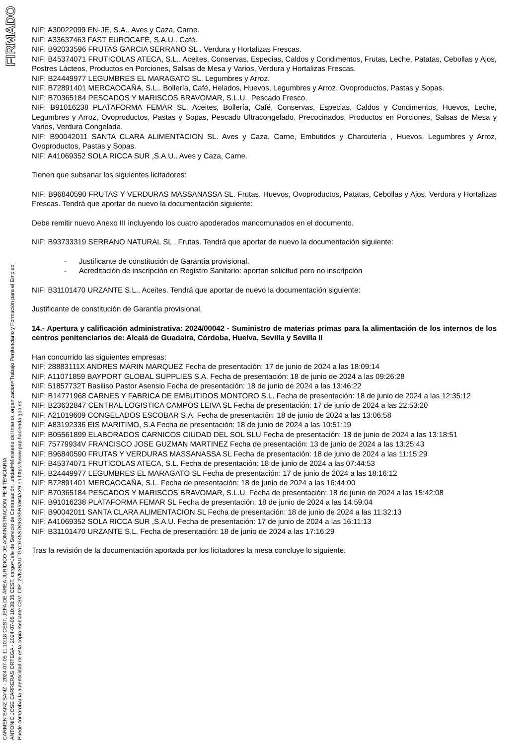FIRMADO
CARMEN SANZ SANZ - 2024-07-05 11:10:18 CEST, JEFA DE ÁREA JURÍDICO DE ADMINISTRACIÓN PENITENCIARIA
ANTONIO JOSE CARRERAS ORTEGA - 2024-07-05 10:38:35 CEST, cargo=Jefe de Servicio de Contratación, unidad=Ministerio del Interior, organizacion=Trabajo Penitenciario y Formación para el Empleo
Puede comprobar la autenticidad de esta copia mediante CSV: OIP_2VN3BAUTGYD745S7K9GS5R5WNAX9 en https://www.pap.hacienda.gob.es
NIF: A30022099 EN-JE, S.A.. Aves y Caza, Carne.
NIF: A33637463 FAST EUROCAFÉ, S.A.U.. Café.
NIF: B92033596 FRUTAS GARCIA SERRANO SL . Verdura y Hortalizas Frescas.
NIF: B45374071 FRUTICOLAS ATECA, S.L.. Aceites, Conservas, Especias, Caldos y Condimentos, Frutas, Leche, Patatas, Cebollas y Ajos, Postres Lácteos, Productos en Porciones, Salsas de Mesa y Varios, Verdura y Hortalizas Frescas.
NIF: B24449977 LEGUMBRES EL MARAGATO SL. Legumbres y Arroz.
NIF: B72891401 MERCAOCAÑA, S.L.. Bollería, Café, Helados, Huevos, Legumbres y Arroz, Ovoproductos, Pastas y Sopas.
NIF: B70365184 PESCADOS Y MARISCOS BRAVOMAR, S.L.U.. Pescado Fresco.
NIF: B91016238 PLATAFORMA FEMAR SL. Aceites, Bollería, Café, Conservas, Especias, Caldos y Condimentos, Huevos, Leche, Legumbres y Arroz, Ovoproductos, Pastas y Sopas, Pescado Ultracongelado, Precocinados, Productos en Porciones, Salsas de Mesa y Varios, Verdura Congelada.
NIF: B90042011 SANTA CLARA ALIMENTACION SL. Aves y Caza, Carne, Embutidos y Charcutería , Huevos, Legumbres y Arroz, Ovoproductos, Pastas y Sopas.
NIF: A41069352 SOLA RICCA SUR ,S.A.U.. Aves y Caza, Carne.
Tienen que subsanar los siguientes licitadores:
NIF: B96840590 FRUTAS Y VERDURAS MASSANASSA SL. Frutas, Huevos, Ovoproductos, Patatas, Cebollas y Ajos, Verdura y Hortalizas Frescas. Tendrá que aportar de nuevo la documentación siguiente:
Debe remitir nuevo Anexo III incluyendo los cuatro apoderados mancomunados en el documento.
NIF: B93733319 SERRANO NATURAL SL . Frutas. Tendrá que aportar de nuevo la documentación siguiente:
- Justificante de constitución de Garantía provisional.
- Acreditación de inscripción en Registro Sanitario: aportan solicitud pero no inscripción
NIF: B31101470 URZANTE S.L.. Aceites. Tendrá que aportar de nuevo la documentación siguiente:
Justificante de constitución de Garantía provisional.
14.- Apertura y calificación administrativa: 2024/00042 - Suministro de materias primas para la alimentación de los internos de los centros penitenciarios de: Alcalá de Guadaira, Córdoba, Huelva, Sevilla y Sevilla II
Han concurrido las siguientes empresas:
NIF: 28883111X ANDRES MARIN MARQUEZ Fecha de presentación: 17 de junio de 2024 a las 18:09:14
NIF: A11071859 BAYPORT GLOBAL SUPPLIES S.A. Fecha de presentación: 18 de junio de 2024 a las 09:26:28
NIF: 51857732T Basiliso Pastor Asensio Fecha de presentación: 18 de junio de 2024 a las 13:46:22
NIF: B14771968 CARNES Y FABRICA DE EMBUTIDOS MONTORO S.L. Fecha de presentación: 18 de junio de 2024 a las 12:35:12
NIF: B23632847 CENTRAL LOGISTICA CAMPOS LEIVA SL Fecha de presentación: 17 de junio de 2024 a las 22:53:20
NIF: A21019609 CONGELADOS ESCOBAR S.A. Fecha de presentación: 18 de junio de 2024 a las 13:06:58
NIF: A83192336 EIS MARITIMO, S.A Fecha de presentación: 18 de junio de 2024 a las 10:51:19
NIF: B05561899 ELABORADOS CARNICOS CIUDAD DEL SOL SLU Fecha de presentación: 18 de junio de 2024 a las 13:18:51
NIF: 75779934V FRANCISCO JOSE GUZMAN MARTINEZ Fecha de presentación: 13 de junio de 2024 a las 13:25:43
NIF: B96840590 FRUTAS Y VERDURAS MASSANASSA SL Fecha de presentación: 18 de junio de 2024 a las 11:15:29
NIF: B45374071 FRUTICOLAS ATECA, S.L. Fecha de presentación: 18 de junio de 2024 a las 07:44:53
NIF: B24449977 LEGUMBRES EL MARAGATO SL Fecha de presentación: 17 de junio de 2024 a las 18:16:12
NIF: B72891401 MERCAOCAÑA, S.L. Fecha de presentación: 18 de junio de 2024 a las 16:44:00
NIF: B70365184 PESCADOS Y MARISCOS BRAVOMAR, S.L.U. Fecha de presentación: 18 de junio de 2024 a las 15:42:08
NIF: B91016238 PLATAFORMA FEMAR SL Fecha de presentación: 18 de junio de 2024 a las 14:59:04
NIF: B90042011 SANTA CLARA ALIMENTACION SL Fecha de presentación: 18 de junio de 2024 a las 11:32:13
NIF: A41069352 SOLA RICCA SUR ,S.A.U. Fecha de presentación: 17 de junio de 2024 a las 16:11:13
NIF: B31101470 URZANTE S.L. Fecha de presentación: 18 de junio de 2024 a las 17:16:29
Tras la revisión de la documentación aportada por los licitadores la mesa concluye lo siguiente: